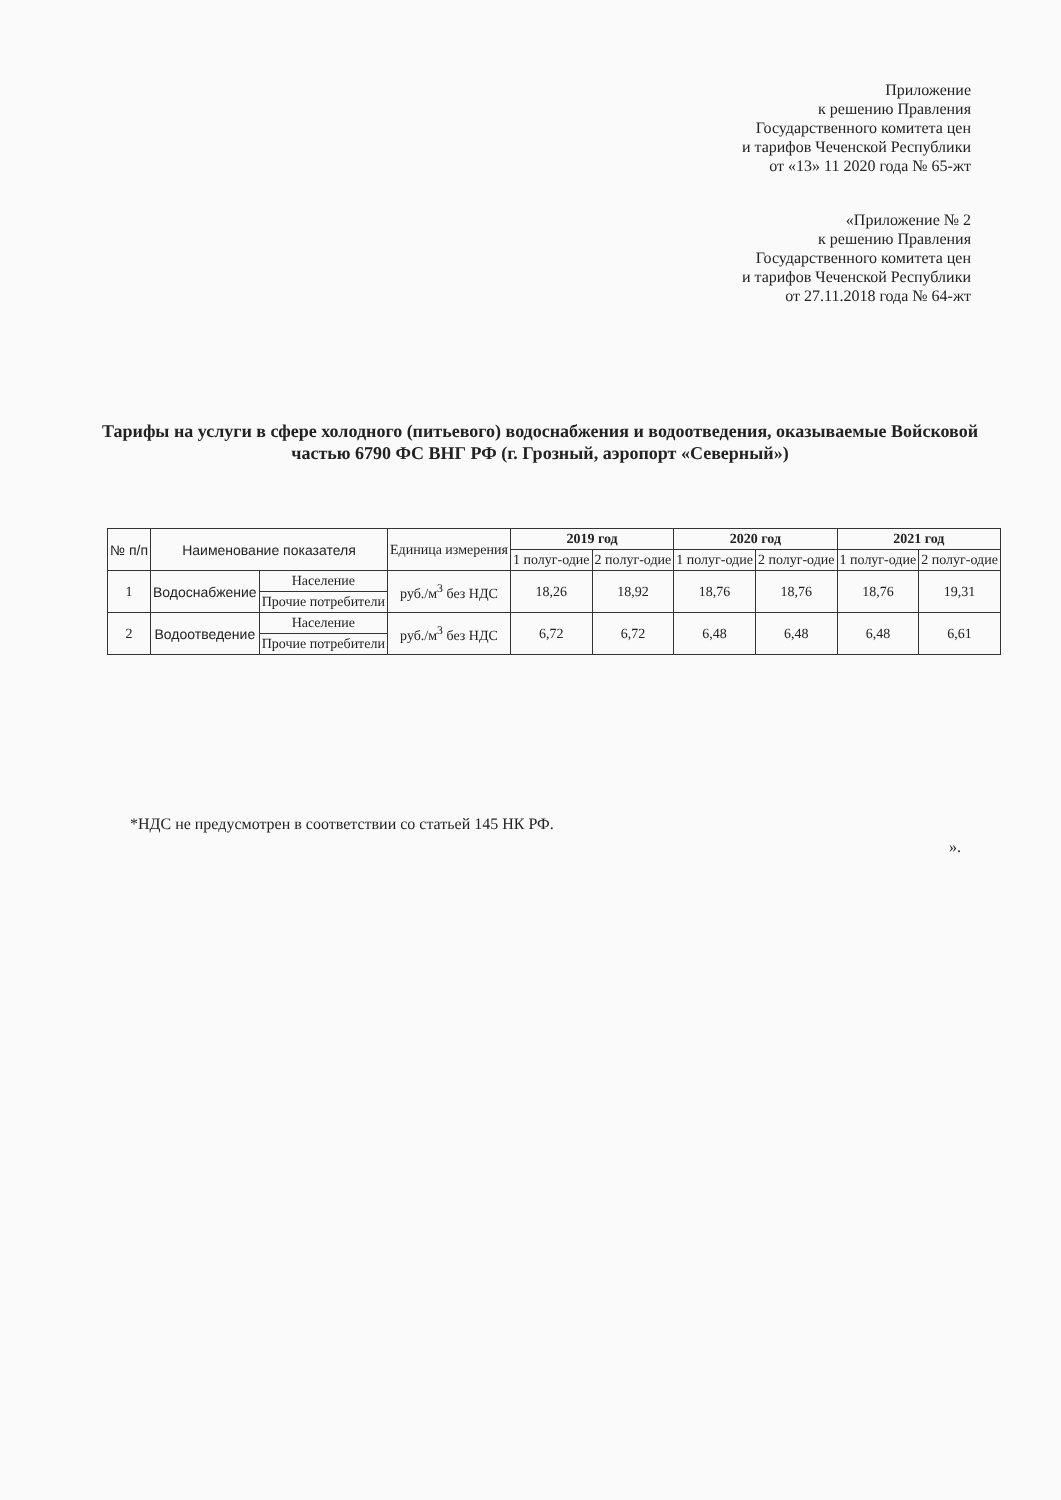Приложение
к решению Правления
Государственного комитета цен
и тарифов Чеченской Республики
от «13» 11 2020 года № 65-жт
«Приложение № 2
к решению Правления
Государственного комитета цен
и тарифов Чеченской Республики
от 27.11.2018 года № 64-жт
Тарифы на услуги в сфере холодного (питьевого) водоснабжения и водоотведения, оказываемые Войсковой частью 6790 ФС ВНГ РФ (г. Грозный, аэропорт «Северный»)
| № п/п | Наименование показателя | | Единица измерения | 2019 год | | 2020 год | | 2021 год | |
| --- | --- | --- | --- | --- | --- | --- | --- | --- | --- |
| | | | | 1 полуг-одие | 2 полуг-одие | 1 полуг-одие | 2 полуг-одие | 1 полуг-одие | 2 полуг-одие |
| 1 | Водоснабжение | Население | руб./м<sup>3</sup> без НДС | 18,26 | 18,92 | 18,76 | 18,76 | 18,76 | 19,31 |
| | | Прочие потребители | | | | | | | |
| 2 | Водоотведение | Население | руб./м<sup>3</sup> без НДС | 6,72 | 6,72 | 6,48 | 6,48 | 6,48 | 6,61 |
| | | Прочие потребители | | | | | | | |
*НДС не предусмотрен в соответствии со статьей 145 НК РФ.
».